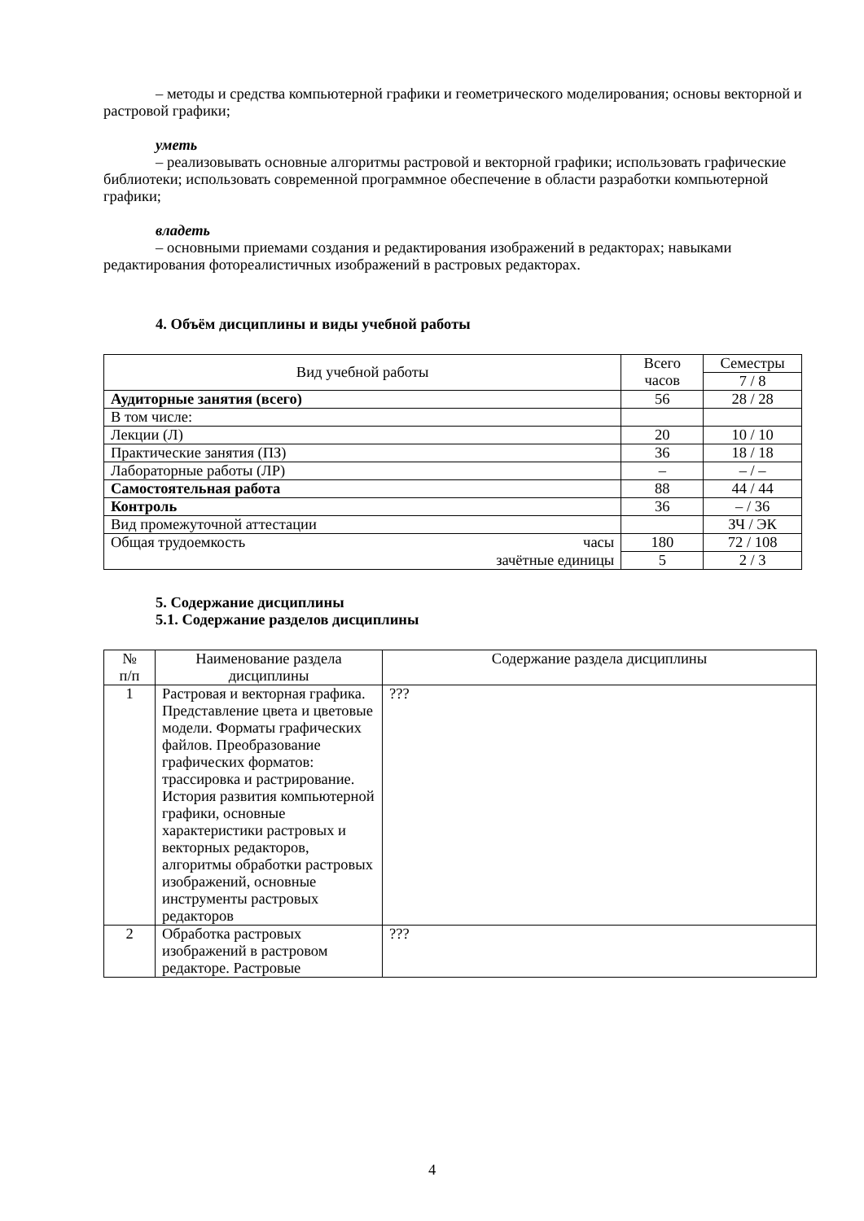– методы и средства компьютерной графики и геометрического моделирования; основы векторной и растровой графики;
уметь
– реализовывать основные алгоритмы растровой и векторной графики; использовать графические библиотеки; использовать современной программное обеспечение в области разработки компьютерной графики;
владеть
– основными приемами создания и редактирования изображений в редакторах; навыками редактирования фотореалистичных изображений в растровых редакторах.
4. Объём дисциплины и виды учебной работы
| Вид учебной работы | | Всего часов | Семестры |
| --- | --- | --- | --- |
| | | | 7 / 8 |
| Аудиторные занятия (всего) | | 56 | 28 / 28 |
| В том числе: | | | |
| Лекции (Л) | | 20 | 10 / 10 |
| Практические занятия (ПЗ) | | 36 | 18 / 18 |
| Лабораторные работы (ЛР) | | – | – / – |
| Самостоятельная работа | | 88 | 44 / 44 |
| Контроль | | 36 | – / 36 |
| Вид промежуточной аттестации | | | ЗЧ / ЭК |
| Общая трудоемкость | часы | 180 | 72 / 108 |
| | зачётные единицы | 5 | 2 / 3 |
5. Содержание дисциплины
5.1. Содержание разделов дисциплины
| № п/п | Наименование раздела дисциплины | Содержание раздела дисциплины |
| --- | --- | --- |
| 1 | Растровая и векторная графика. Представление цвета и цветовые модели. Форматы графических файлов. Преобразование графических форматов: трассировка и растрирование. История развития компьютерной графики, основные характеристики растровых и векторных редакторов, алгоритмы обработки растровых изображений, основные инструменты растровых редакторов | ??? |
| 2 | Обработка растровых изображений в растровом редакторе. Растровые | ??? |
4